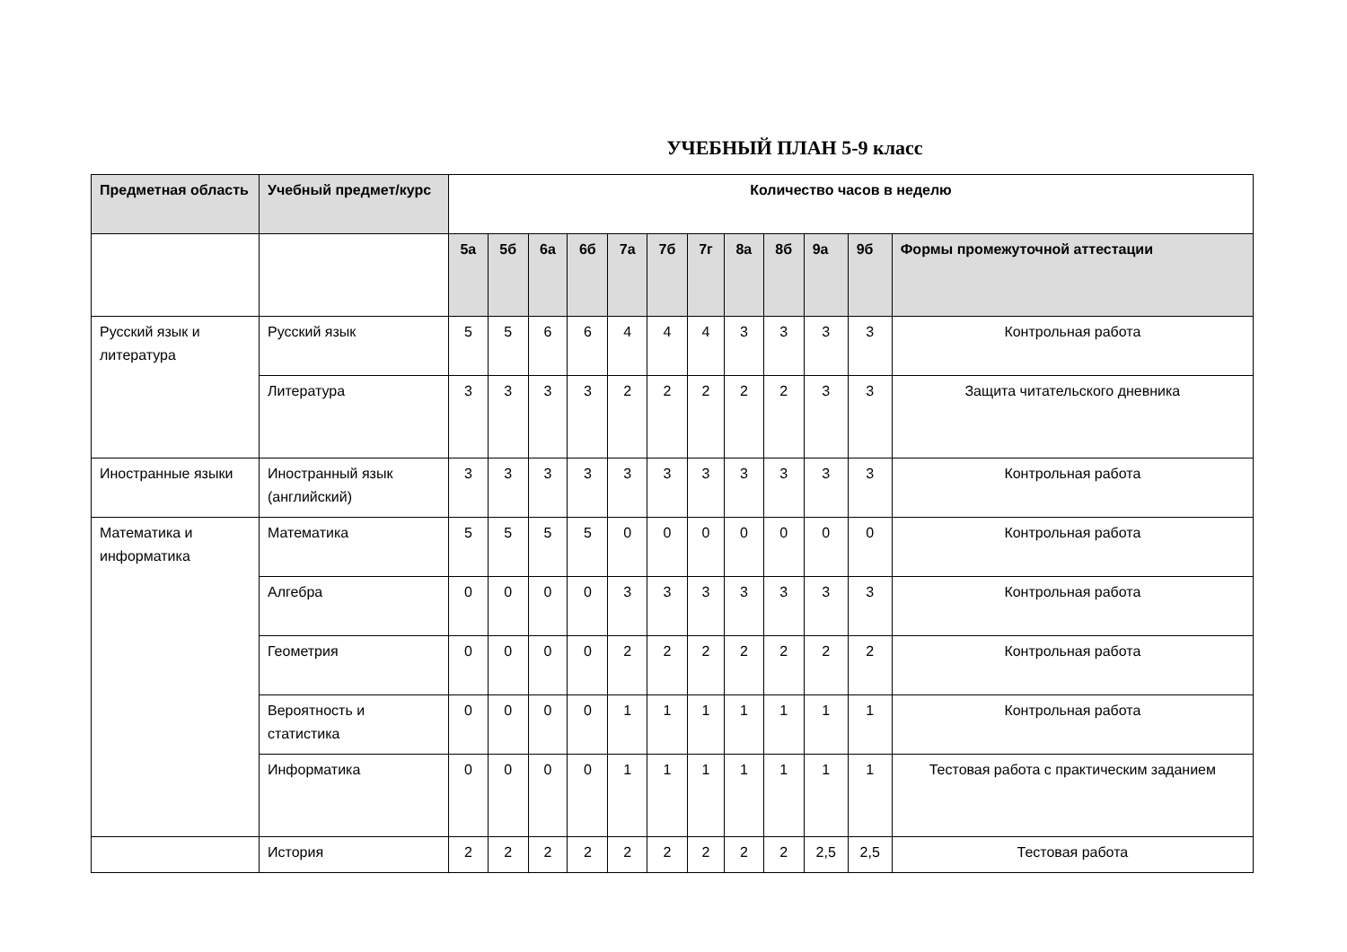УЧЕБНЫЙ ПЛАН 5-9 класс
| Предметная область | Учебный предмет/курс | Количество часов в неделю | | | | | | | | | | | |
| --- | --- | --- | --- | --- | --- | --- | --- | --- | --- | --- | --- | --- | --- |
| | | 5а | 5б | 6а | 6б | 7а | 7б | 7г | 8а | 8б | 9а | 9б | Формы промежуточной аттестации |
| Русский язык и литература | Русский язык | 5 | 5 | 6 | 6 | 4 | 4 | 4 | 3 | 3 | 3 | 3 | Контрольная работа |
| | Литература | 3 | 3 | 3 | 3 | 2 | 2 | 2 | 2 | 2 | 3 | 3 | Защита читательского дневника |
| Иностранные языки | Иностранный язык (английский) | 3 | 3 | 3 | 3 | 3 | 3 | 3 | 3 | 3 | 3 | 3 | Контрольная работа |
| Математика и информатика | Математика | 5 | 5 | 5 | 5 | 0 | 0 | 0 | 0 | 0 | 0 | 0 | Контрольная работа |
| | Алгебра | 0 | 0 | 0 | 0 | 3 | 3 | 3 | 3 | 3 | 3 | 3 | Контрольная работа |
| | Геометрия | 0 | 0 | 0 | 0 | 2 | 2 | 2 | 2 | 2 | 2 | 2 | Контрольная работа |
| | Вероятность и статистика | 0 | 0 | 0 | 0 | 1 | 1 | 1 | 1 | 1 | 1 | 1 | Контрольная работа |
| | Информатика | 0 | 0 | 0 | 0 | 1 | 1 | 1 | 1 | 1 | 1 | 1 | Тестовая работа с практическим заданием |
| | История | 2 | 2 | 2 | 2 | 2 | 2 | 2 | 2 | 2 | 2,5 | 2,5 | Тестовая работа |